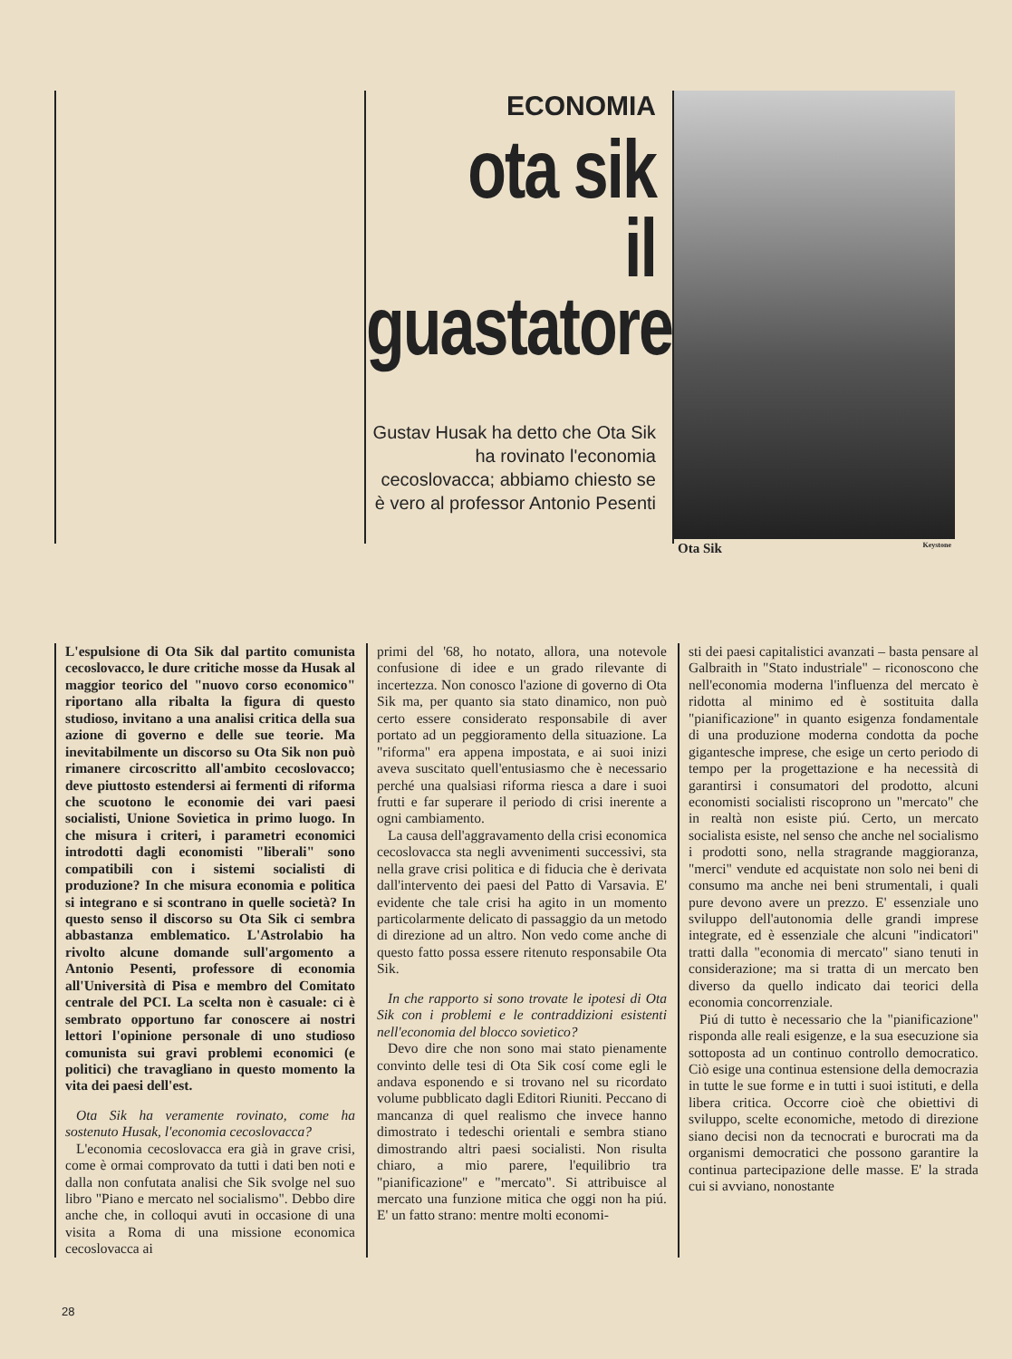ECONOMIA
ota sik
il guastatore
Gustav Husak ha detto che Ota Sik ha rovinato l'economia cecoslovacca; abbiamo chiesto se è vero al professor Antonio Pesenti
Ota Sik Keystone
L'espulsione di Ota Sik dal partito comunista cecoslovacco, le dure critiche mosse da Husak al maggior teorico del "nuovo corso economico" riportano alla ribalta la figura di questo studioso, invitano a una analisi critica della sua azione di governo e delle sue teorie. Ma inevitabilmente un discorso su Ota Sik non può rimanere circoscritto all'ambito cecoslovacco; deve piuttosto estendersi ai fermenti di riforma che scuotono le economie dei vari paesi socialisti, Unione Sovietica in primo luogo. In che misura i criteri, i parametri economici introdotti dagli economisti "liberali" sono compatibili con i sistemi socialisti di produzione? In che misura economia e politica si integrano e si scontrano in quelle società? In questo senso il discorso su Ota Sik ci sembra abbastanza emblematico. L'Astrolabio ha rivolto alcune domande sull'argomento a Antonio Pesenti, professore di economia all'Università di Pisa e membro del Comitato centrale del PCI. La scelta non è casuale: ci è sembrato opportuno far conoscere ai nostri lettori l'opinione personale di uno studioso comunista sui gravi problemi economici (e politici) che travagliano in questo momento la vita dei paesi dell'est.
Ota Sik ha veramente rovinato, come ha sostenuto Husak, l'economia cecoslovacca?
L'economia cecoslovacca era già in grave crisi, come è ormai comprovato da tutti i dati ben noti e dalla non confutata analisi che Sik svolge nel suo libro "Piano e mercato nel socialismo". Debbo dire anche che, in colloqui avuti in occasione di una visita a Roma di una missione economica cecoslovacca ai
primi del '68, ho notato, allora, una notevole confusione di idee e un grado rilevante di incertezza. Non conosco l'azione di governo di Ota Sik ma, per quanto sia stato dinamico, non può certo essere considerato responsabile di aver portato ad un peggioramento della situazione. La "riforma" era appena impostata, e ai suoi inizi aveva suscitato quell'entusiasmo che è necessario perché una qualsiasi riforma riesca a dare i suoi frutti e far superare il periodo di crisi inerente a ogni cambiamento.
La causa dell'aggravamento della crisi economica cecoslovacca sta negli avvenimenti successivi, sta nella grave crisi politica e di fiducia che è derivata dall'intervento dei paesi del Patto di Varsavia. E' evidente che tale crisi ha agito in un momento particolarmente delicato di passaggio da un metodo di direzione ad un altro. Non vedo come anche di questo fatto possa essere ritenuto responsabile Ota Sik.
In che rapporto si sono trovate le ipotesi di Ota Sik con i problemi e le contraddizioni esistenti nell'economia del blocco sovietico?
Devo dire che non sono mai stato pienamente convinto delle tesi di Ota Sik cosí come egli le andava esponendo e si trovano nel su ricordato volume pubblicato dagli Editori Riuniti. Peccano di mancanza di quel realismo che invece hanno dimostrato i tedeschi orientali e sembra stiano dimostrando altri paesi socialisti. Non risulta chiaro, a mio parere, l'equilibrio tra "pianificazione" e "mercato". Si attribuisce al mercato una funzione mitica che oggi non ha piú. E' un fatto strano: mentre molti economi-
sti dei paesi capitalistici avanzati – basta pensare al Galbraith in "Stato industriale" – riconoscono che nell'economia moderna l'influenza del mercato è ridotta al minimo ed è sostituita dalla "pianificazione" in quanto esigenza fondamentale di una produzione moderna condotta da poche gigantesche imprese, che esige un certo periodo di tempo per la progettazione e ha necessità di garantirsi i consumatori del prodotto, alcuni economisti socialisti riscoprono un "mercato" che in realtà non esiste piú. Certo, un mercato socialista esiste, nel senso che anche nel socialismo i prodotti sono, nella stragrande maggioranza, "merci" vendute ed acquistate non solo nei beni di consumo ma anche nei beni strumentali, i quali pure devono avere un prezzo. E' essenziale uno sviluppo dell'autonomia delle grandi imprese integrate, ed è essenziale che alcuni "indicatori" tratti dalla "economia di mercato" siano tenuti in considerazione; ma si tratta di un mercato ben diverso da quello indicato dai teorici della economia concorrenziale.
Piú di tutto è necessario che la "pianificazione" risponda alle reali esigenze, e la sua esecuzione sia sottoposta ad un continuo controllo democratico. Ciò esige una continua estensione della democrazia in tutte le sue forme e in tutti i suoi istituti, e della libera critica. Occorre cioè che obiettivi di sviluppo, scelte economiche, metodo di direzione siano decisi non da tecnocrati e burocrati ma da organismi democratici che possono garantire la continua partecipazione delle masse. E' la strada cui si avviano, nonostante
28